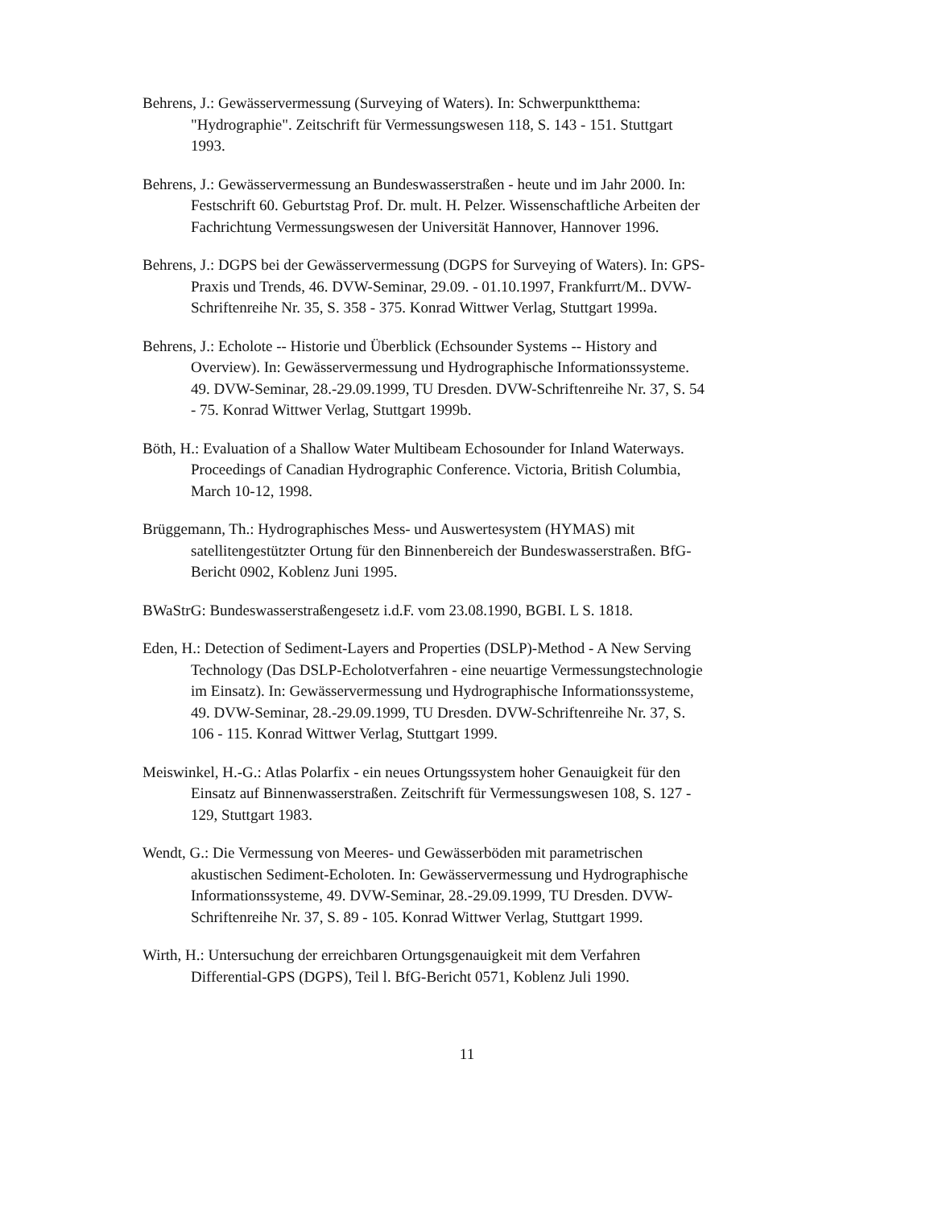Behrens, J.: Gewässervermessung (Surveying of Waters). In: Schwerpunktthema: "Hydrographie". Zeitschrift für Vermessungswesen 118, S. 143 - 151. Stuttgart 1993.
Behrens, J.: Gewässervermessung an Bundeswasserstraßen - heute und im Jahr 2000. In: Festschrift 60. Geburtstag Prof. Dr. mult. H. Pelzer. Wissenschaftliche Arbeiten der Fachrichtung Vermessungswesen der Universität Hannover, Hannover 1996.
Behrens, J.: DGPS bei der Gewässervermessung (DGPS for Surveying of Waters). In: GPS-Praxis und Trends, 46. DVW-Seminar, 29.09. - 01.10.1997, Frankfurrt/M.. DVW-Schriftenreihe Nr. 35, S. 358 - 375. Konrad Wittwer Verlag, Stuttgart 1999a.
Behrens, J.: Echolote -- Historie und Überblick (Echsounder Systems -- History and Overview). In: Gewässervermessung und Hydrographische Informationssysteme. 49. DVW-Seminar, 28.-29.09.1999, TU Dresden. DVW-Schriftenreihe Nr. 37, S. 54 - 75. Konrad Wittwer Verlag, Stuttgart 1999b.
Böth, H.: Evaluation of a Shallow Water Multibeam Echosounder for Inland Waterways. Proceedings of Canadian Hydrographic Conference. Victoria, British Columbia, March 10-12, 1998.
Brüggemann, Th.: Hydrographisches Mess- und Auswertesystem (HYMAS) mit satellitengestützter Ortung für den Binnenbereich der Bundeswasserstraßen. BfG-Bericht 0902, Koblenz Juni 1995.
BWaStrG: Bundeswasserstraßengesetz i.d.F. vom 23.08.1990, BGBI. L S. 1818.
Eden, H.: Detection of Sediment-Layers and Properties (DSLP)-Method - A New Serving Technology (Das DSLP-Echolotverfahren - eine neuartige Vermessungstechnologie im Einsatz). In: Gewässervermessung und Hydrographische Informationssysteme, 49. DVW-Seminar, 28.-29.09.1999, TU Dresden. DVW-Schriftenreihe Nr. 37, S. 106 - 115. Konrad Wittwer Verlag, Stuttgart 1999.
Meiswinkel, H.-G.: Atlas Polarfix - ein neues Ortungssystem hoher Genauigkeit für den Einsatz auf Binnenwasserstraßen. Zeitschrift für Vermessungswesen 108, S. 127 - 129, Stuttgart 1983.
Wendt, G.: Die Vermessung von Meeres- und Gewässerböden mit parametrischen akustischen Sediment-Echoloten. In: Gewässervermessung und Hydrographische Informationssysteme, 49. DVW-Seminar, 28.-29.09.1999, TU Dresden. DVW-Schriftenreihe Nr. 37, S. 89 - 105. Konrad Wittwer Verlag, Stuttgart 1999.
Wirth, H.: Untersuchung der erreichbaren Ortungsgenauigkeit mit dem Verfahren Differential-GPS (DGPS), Teil l. BfG-Bericht 0571, Koblenz Juli 1990.
11